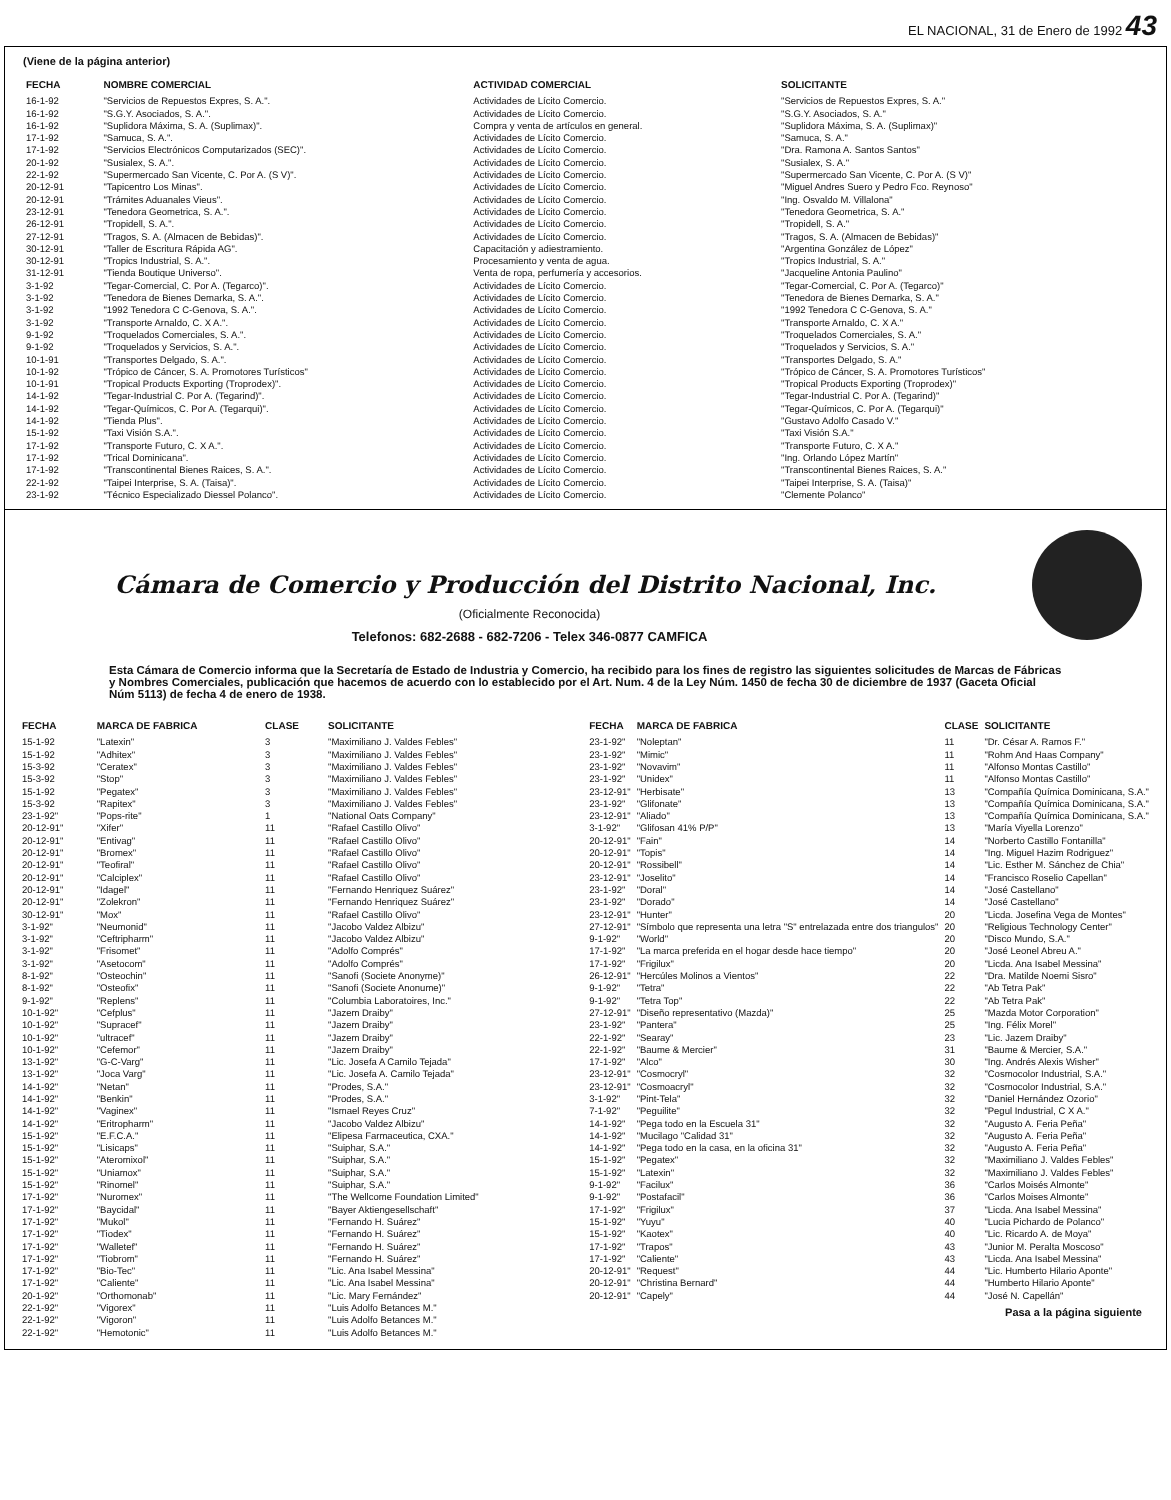EL NACIONAL, 31 de Enero de 1992 43
(Viene de la página anterior)
| FECHA | NOMBRE COMERCIAL | ACTIVIDAD COMERCIAL | SOLICITANTE |
| --- | --- | --- | --- |
| 16-1-92 | "Servicios de Repuestos Expres, S. A.". | Actividades de Lícito Comercio. | "Servicios de Repuestos Expres, S. A." |
| 16-1-92 | "S.G.Y. Asociados, S. A.". | Actividades de Lícito Comercio. | "S.G.Y. Asociados, S. A." |
| 16-1-92 | "Suplidora Máxima, S. A. (Suplimax)". | Compra y venta de artículos en general. | "Suplidora Máxima, S. A. (Suplimax)" |
| 17-1-92 | "Samuca, S. A.". | Actividades de Lícito Comercio. | "Samuca, S. A." |
| 17-1-92 | "Servicios Electrónicos Computarizados (SEC)". | Actividades de Lícito Comercio. | "Dra. Ramona A. Santos Santos" |
| 20-1-92 | "Susialex, S. A.". | Actividades de Lícito Comercio. | "Susialex, S. A." |
| 22-1-92 | "Supermercado San Vicente, C. Por A. (S V)". | Actividades de Lícito Comercio. | "Supermercado San Vicente, C. Por A. (S V)" |
| 20-12-91 | "Tapicentro Los Minas". | Actividades de Lícito Comercio. | "Miguel Andres Suero y Pedro Fco. Reynoso" |
| 20-12-91 | "Trámites Aduanales Vieus". | Actividades de Lícito Comercio. | "Ing. Osvaldo M. Villalona" |
| 23-12-91 | "Tenedora Geometrica, S. A.". | Actividades de Lícito Comercio. | "Tenedora Geometrica, S. A." |
| 26-12-91 | "Tropidell, S. A.". | Actividades de Lícito Comercio. | "Tropidell, S. A." |
| 27-12-91 | "Tragos, S. A. (Almacen de Bebidas)". | Actividades de Lícito Comercio. | "Tragos, S. A. (Almacen de Bebidas)" |
| 30-12-91 | "Taller de Escritura Rápida AG". | Capacitación y adiestramiento. | "Argentina González de López" |
| 30-12-91 | "Tropics Industrial, S. A.". | Procesamiento y venta de agua. | "Tropics Industrial, S. A." |
| 31-12-91 | "Tienda Boutique Universo". | Venta de ropa, perfumería y accesorios. | "Jacqueline Antonia Paulino" |
| 3-1-92 | "Tegar-Comercial, C. Por A. (Tegarco)". | Actividades de Lícito Comercio. | "Tegar-Comercial, C. Por A. (Tegarco)" |
| 3-1-92 | "Tenedora de Bienes Demarka, S. A.". | Actividades de Lícito Comercio. | "Tenedora de Bienes Demarka, S. A." |
| 3-1-92 | "1992 Tenedora C C-Genova, S. A.". | Actividades de Lícito Comercio. | "1992 Tenedora C C-Genova, S. A." |
| 3-1-92 | "Transporte Arnaldo, C. X A.". | Actividades de Lícito Comercio. | "Transporte Arnaldo, C. X A." |
| 9-1-92 | "Troquelados Comerciales, S. A.". | Actividades de Lícito Comercio. | "Troquelados Comerciales, S. A." |
| 9-1-92 | "Troquelados y Servicios, S. A.". | Actividades de Lícito Comercio. | "Troquelados y Servicios, S. A." |
| 10-1-91 | "Transportes Delgado, S. A.". | Actividades de Lícito Comercio. | "Transportes Delgado, S. A." |
| 10-1-92 | "Trópico de Cáncer, S. A. Promotores Turísticos" | Actividades de Lícito Comercio. | "Trópico de Cáncer, S. A. Promotores Turísticos" |
| 10-1-91 | "Tropical Products Exporting (Troprodex)". | Actividades de Lícito Comercio. | "Tropical Products Exporting (Troprodex)" |
| 14-1-92 | "Tegar-Industrial C. Por A. (Tegarind)". | Actividades de Lícito Comercio. | "Tegar-Industrial C. Por A. (Tegarind)" |
| 14-1-92 | "Tegar-Químicos, C. Por A. (Tegarqui)". | Actividades de Lícito Comercio. | "Tegar-Químicos, C. Por A. (Tegarqui)" |
| 14-1-92 | "Tienda Plus". | Actividades de Lícito Comercio. | "Gustavo Adolfo Casado V." |
| 15-1-92 | "Taxi Visión S.A.". | Actividades de Lícito Comercio. | "Taxi Visión S.A." |
| 17-1-92 | "Transporte Futuro, C. X A.". | Actividades de Lícito Comercio. | "Transporte Futuro, C. X A." |
| 17-1-92 | "Trical Dominicana". | Actividades de Lícito Comercio. | "Ing. Orlando López Martín" |
| 17-1-92 | "Transcontinental Bienes Raices, S. A.". | Actividades de Lícito Comercio. | "Transcontinental Bienes Raices, S. A." |
| 22-1-92 | "Taipei Interprise, S. A. (Taisa)". | Actividades de Lícito Comercio. | "Taipei Interprise, S. A. (Taisa)" |
| 23-1-92 | "Técnico Especializado Diessel Polanco". | Actividades de Lícito Comercio. | "Clemente Polanco" |
Cámara de Comercio y Producción del Distrito Nacional, Inc.
(Oficialmente Reconocida)
Telefonos: 682-2688 - 682-7206 - Telex 346-0877 CAMFICA
Esta Cámara de Comercio informa que la Secretaría de Estado de Industria y Comercio, ha recibido para los fines de registro las siguientes solicitudes de Marcas de Fábricas y Nombres Comerciales, publicación que hacemos de acuerdo con lo establecido por el Art. Num. 4 de la Ley Núm. 1450 de fecha 30 de diciembre de 1937 (Gaceta Oficial Núm 5113) de fecha 4 de enero de 1938.
| FECHA | MARCA DE FABRICA | CLASE | SOLICITANTE |
| --- | --- | --- | --- |
| 15-1-92 | "Latexin" | 3 | "Maximiliano J. Valdes Febles" |
| 15-1-92 | "Adhitex" | 3 | "Maximiliano J. Valdes Febles" |
| 15-3-92 | "Ceratex" | 3 | "Maximiliano J. Valdes Febles" |
| 15-3-92 | "Stop" | 3 | "Maximiliano J. Valdes Febles" |
| 15-1-92 | "Pegatex" | 3 | "Maximiliano J. Valdes Febles" |
| 15-3-92 | "Rapitex" | 3 | "Maximiliano J. Valdes Febles" |
| 23-1-92" | "Pops-rite" | 1 | "National Oats Company" |
| 20-12-91" | "Xifer" | 11 | "Rafael Castillo Olivo" |
| 20-12-91" | "Entivag" | 11 | "Rafael Castillo Olivo" |
| 20-12-91" | "Bromex" | 11 | "Rafael Castillo Olivo" |
| 20-12-91" | "Teofiral" | 11 | "Rafael Castillo Olivo" |
| 20-12-91" | "Calciplex" | 11 | "Rafael Castillo Olivo" |
| 20-12-91" | "Idagel" | 11 | "Fernando Henriquez Suárez" |
| 20-12-91" | "Zolekron" | 11 | "Fernando Henriquez Suárez" |
| 30-12-91" | "Mox" | 11 | "Rafael Castillo Olivo" |
| 3-1-92" | "Neumonid" | 11 | "Jacobo Valdez Albizu" |
| 3-1-92" | "Ceftripharm" | 11 | "Jacobo Valdez Albizu" |
| 3-1-92" | "Frisomet" | 11 | "Adolfo Comprés" |
| 3-1-92" | "Asetocom" | 11 | "Adolfo Comprés" |
| 8-1-92" | "Osteochin" | 11 | "Sanofi (Societe Anonyme)" |
| 8-1-92" | "Osteofix" | 11 | "Sanofi (Societe Anonume)" |
| 9-1-92" | "Replens" | 11 | "Columbia Laboratoires, Inc." |
| 10-1-92" | "Cefplus" | 11 | "Jazem Draiby" |
| 10-1-92" | "Supracef" | 11 | "Jazem Draiby" |
| 10-1-92" | "ultracef" | 11 | "Jazem Draiby" |
| 10-1-92" | "Cefemor" | 11 | "Jazem Draiby" |
| 13-1-92" | "G-C-Varg" | 11 | "Lic. Josefa A Camilo Tejada" |
| 13-1-92" | "Joca Varg" | 11 | "Lic. Josefa A. Camilo Tejada" |
| 14-1-92" | "Netan" | 11 | "Prodes, S.A." |
| 14-1-92" | "Benkin" | 11 | "Prodes, S.A." |
| 14-1-92" | "Vaginex" | 11 | "Ismael Reyes Cruz" |
| 14-1-92" | "Eritropharm" | 11 | "Jacobo Valdez Albizu" |
| 15-1-92" | "E.F.C.A." | 11 | "Elipesa Farmaceutica, CXA." |
| 15-1-92" | "Lisicaps" | 11 | "Suiphar, S.A." |
| 15-1-92" | "Ateromixol" | 11 | "Suiphar, S.A." |
| 15-1-92" | "Uniamox" | 11 | "Suiphar, S.A." |
| 15-1-92" | "Rinomel" | 11 | "Suiphar, S.A." |
| 17-1-92" | "Nuromex" | 11 | "The Wellcome Foundation Limited" |
| 17-1-92" | "Baycidal" | 11 | "Bayer Aktiengesellschaft" |
| 17-1-92" | "Mukol" | 11 | "Fernando H. Suárez" |
| 17-1-92" | "Tiodex" | 11 | "Fernando H. Suárez" |
| 17-1-92" | "Walletef" | 11 | "Fernando H. Suárez" |
| 17-1-92" | "Tiobrom" | 11 | "Fernando H. Suárez" |
| 17-1-92" | "Bio-Tec" | 11 | "Lic. Ana Isabel Messina" |
| 17-1-92" | "Caliente" | 11 | "Lic. Ana Isabel Messina" |
| 20-1-92" | "Orthomonab" | 11 | "Lic. Mary Fernández" |
| 22-1-92" | "Vigorex" | 11 | "Luis Adolfo Betances M." |
| 22-1-92" | "Vigoron" | 11 | "Luis Adolfo Betances M." |
| 22-1-92" | "Hemotonic" | 11 | "Luis Adolfo Betances M." |
| FECHA | MARCA DE FABRICA | CLASE | SOLICITANTE |
| --- | --- | --- | --- |
| 23-1-92" | "Noleptan" | 11 | "Dr. César A. Ramos F." |
| 23-1-92" | "Mimic" | 11 | "Rohm And Haas Company" |
| 23-1-92" | "Novavim" | 11 | "Alfonso Montas Castillo" |
| 23-1-92" | "Unidex" | 11 | "Alfonso Montas Castillo" |
| 23-12-91" | "Herbisate" | 13 | "Compañía Química Dominicana, S.A." |
| 23-1-92" | "Glifonate" | 13 | "Compañía Química Dominicana, S.A." |
| 23-12-91" | "Aliado" | 13 | "Compañía Química Dominicana, S.A." |
| 3-1-92" | "Glifosan 41% P/P" | 13 | "María Viyella Lorenzo" |
| 20-12-91" | "Fain" | 14 | "Norberto Castillo Fontanilla" |
| 20-12-91" | "Topis" | 14 | "Ing. Miguel Hazim Rodriguez" |
| 20-12-91" | "Rossibell" | 14 | "Lic. Esther M. Sánchez de Chia" |
| 23-12-91" | "Joselito" | 14 | "Francisco Roselio Capellan" |
| 23-1-92" | "Doral" | 14 | "José Castellano" |
| 23-1-92" | "Dorado" | 14 | "José Castellano" |
| 23-12-91" | "Hunter" | 20 | "Licda. Josefina Vega de Montes" |
| 27-12-91" | "Símbolo que representa una letra "S" entrelazada entre dos triangulos" | 20 | "Religious Technology Center" |
| 9-1-92" | "World" | 20 | "Disco Mundo, S.A." |
| 17-1-92" | "La marca preferida en el hogar desde hace tiempo" | 20 | "José Leonel Abreu A." |
| 17-1-92" | "Frigilux" | 20 | "Licda. Ana Isabel Messina" |
| 26-12-91" | "Hercúles Molinos a Vientos" | 22 | "Dra. Matilde Noemi Sisro" |
| 9-1-92" | "Tetra" | 22 | "Ab Tetra Pak" |
| 9-1-92" | "Tetra Top" | 22 | "Ab Tetra Pak" |
| 27-12-91" | "Diseño representativo (Mazda)" | 25 | "Mazda Motor Corporation" |
| 23-1-92" | "Pantera" | 25 | "Ing. Félix Morel" |
| 22-1-92" | "Searay" | 23 | "Lic. Jazem Draiby" |
| 22-1-92" | "Baume & Mercier" | 31 | "Baume & Mercier, S.A." |
| 17-1-92" | "Alco" | 30 | "Ing. Andrés Alexis Wisher" |
| 23-12-91" | "Cosmocryl" | 32 | "Cosmocolor Industrial, S.A." |
| 23-12-91" | "Cosmoacryl" | 32 | "Cosmocolor Industrial, S.A." |
| 3-1-92" | "Pint-Tela" | 32 | "Daniel Hernández Ozorio" |
| 7-1-92" | "Peguilite" | 32 | "Pegul Industrial, C X A." |
| 14-1-92" | "Pega todo en la Escuela 31" | 32 | "Augusto A. Feria Peña" |
| 14-1-92" | "Mucilago "Calidad 31" | 32 | "Augusto A. Feria Peña" |
| 14-1-92" | "Pega todo en la casa, en la oficina 31" | 32 | "Augusto A. Feria Peña" |
| 15-1-92" | "Pegatex" | 32 | "Maximiliano J. Valdes Febles" |
| 15-1-92" | "Latexin" | 32 | "Maximiliano J. Valdes Febles" |
| 9-1-92" | "Facilux" | 36 | "Carlos Moisés Almonte" |
| 9-1-92" | "Postafacil" | 36 | "Carlos Moises Almonte" |
| 17-1-92" | "Frigilux" | 37 | "Licda. Ana Isabel Messina" |
| 15-1-92" | "Yuyu" | 40 | "Lucia Pichardo de Polanco" |
| 15-1-92" | "Kaotex" | 40 | "Lic. Ricardo A. de Moya" |
| 17-1-92" | "Trapos" | 43 | "Junior M. Peralta Moscoso" |
| 17-1-92" | "Caliente" | 43 | "Licda. Ana Isabel Messina" |
| 20-12-91" | "Request" | 44 | "Lic. Humberto Hilario Aponte" |
| 20-12-91" | "Christina Bernard" | 44 | "Humberto Hilario Aponte" |
| 20-12-91" | "Capely" | 44 | "José N. Capellán" |
Pasa a la página siguiente